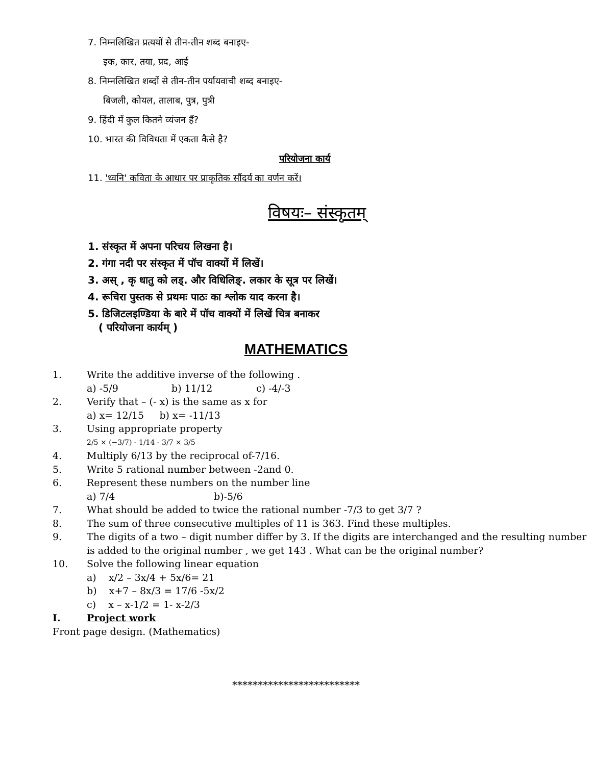7. निम्नलिखित प्रत्ययों से तीन-तीन शब्द बनाइए-
इक, कार, तया, प्रद, आई
8. निम्नलिखित शब्दों से तीन-तीन पर्यायवाची शब्द बनाइए-
बिजली, कोयल, तालाब, पुत्र, पुत्री
9. हिंदी में कुल कितने व्यंजन हैं?
10. भारत की विविधता में एकता कैसे है?
परियोजना कार्य
11. 'ध्वनि' कविता के आधार पर प्राकृतिक सौंदर्य का वर्णन करें।
विषयः– संस्कृतम्
1. संस्कृत में अपना परिचय लिखना है।
2. गंगा नदी पर संस्कृत में पॉच वाक्यों में लिखें।
3. अस् , कृ धातु को लड्. और विधिलिङ्. लकार के सूत्र पर लिखें।
4. रूचिरा पुस्तक से प्रथमः पाठः का श्लोक याद करना है।
5. डिजिटलइण्डिया के बारे में पॉच वाक्यों में लिखें चित्र बनाकर
( परियोजना कार्यम् )
MATHEMATICS
1. Write the additive inverse of the following .
a) -5/9 b) 11/12 c) -4/-3
2. Verify that – (- x) is the same as x for
a) x= 12/15 b) x= -11/13
3. Using appropriate property
2/5 × (−3/7) - 1/14 - 3/7 × 3/5
4. Multiply 6/13 by the reciprocal of-7/16.
5. Write 5 rational number between -2and 0.
6. Represent these numbers on the number line
a) 7/4 b)-5/6
7. What should be added to twice the rational number -7/3 to get 3/7 ?
8. The sum of three consecutive multiples of 11 is 363. Find these multiples.
9. The digits of a two – digit number differ by 3. If the digits are interchanged and the resulting number is added to the original number , we get 143 . What can be the original number?
10. Solve the following linear equation
a) x/2 – 3x/4 + 5x/6= 21
b) x+7 – 8x/3 = 17/6 -5x/2
c) x – x-1/2 = 1- x-2/3
I. Project work
Front page design. (Mathematics)
*************************